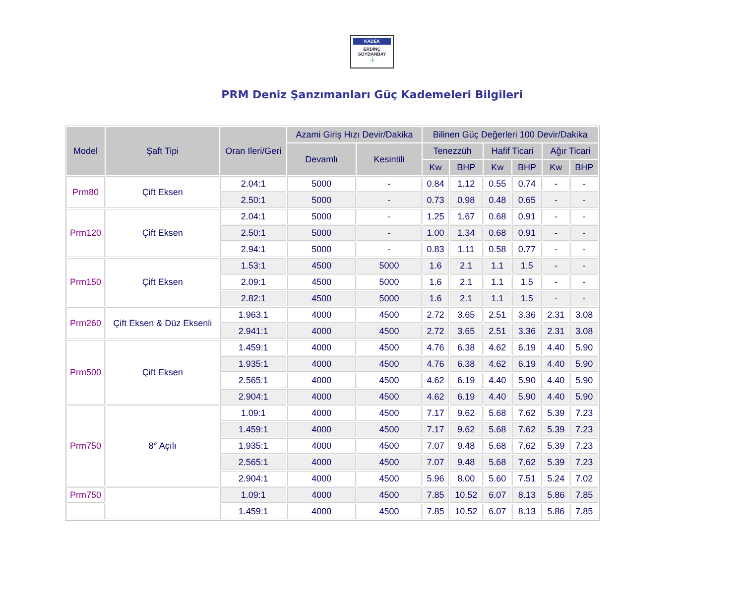KADEK
ERDİNÇ SOYDANBAY
⚓
PRM Deniz Şanzımanları Güç Kademeleri Bilgileri
| Model | Şaft Tipi | Oran Ileri/Geri | Azami Giriş Hızı Devir/Dakika | | Bilinen Güç Değerleri 100 Devir/Dakika | | | | | |
| --- | --- | --- | --- | --- | --- | --- | --- | --- | --- | --- |
| | | | Devamlı | Kesintili | Tenezzüh | | Hafif Ticari | | Ağır Ticari | |
| | | | | | Kw | BHP | Kw | BHP | Kw | BHP |
| Prm80 | Çift Eksen | 2.04:1 | 5000 | - | 0.84 | 1.12 | 0.55 | 0.74 | - | - |
| | | 2.50:1 | 5000 | - | 0.73 | 0.98 | 0.48 | 0.65 | - | - |
| Prm120 | Çift Eksen | 2.04:1 | 5000 | - | 1.25 | 1.67 | 0.68 | 0.91 | - | - |
| | | 2.50:1 | 5000 | - | 1.00 | 1.34 | 0.68 | 0.91 | - | - |
| | | 2.94:1 | 5000 | - | 0.83 | 1.11 | 0.58 | 0.77 | - | - |
| Prm150 | Çift Eksen | 1.53:1 | 4500 | 5000 | 1.6 | 2.1 | 1.1 | 1.5 | - | - |
| | | 2.09:1 | 4500 | 5000 | 1.6 | 2.1 | 1.1 | 1.5 | - | - |
| | | 2.82:1 | 4500 | 5000 | 1.6 | 2.1 | 1.1 | 1.5 | - | - |
| Prm260 | Çift Eksen & Düz Eksenli | 1.963.1 | 4000 | 4500 | 2.72 | 3.65 | 2.51 | 3.36 | 2.31 | 3.08 |
| | | 2.941:1 | 4000 | 4500 | 2.72 | 3.65 | 2.51 | 3.36 | 2.31 | 3.08 |
| Prm500 | Çift Eksen | 1.459:1 | 4000 | 4500 | 4.76 | 6.38 | 4.62 | 6.19 | 4.40 | 5.90 |
| | | 1.935:1 | 4000 | 4500 | 4.76 | 6.38 | 4.62 | 6.19 | 4.40 | 5.90 |
| | | 2.565:1 | 4000 | 4500 | 4.62 | 6.19 | 4.40 | 5.90 | 4.40 | 5.90 |
| | | 2.904:1 | 4000 | 4500 | 4.62 | 6.19 | 4.40 | 5.90 | 4.40 | 5.90 |
| Prm750 | 8° Açılı | 1.09:1 | 4000 | 4500 | 7.17 | 9.62 | 5.68 | 7.62 | 5.39 | 7.23 |
| | | 1.459:1 | 4000 | 4500 | 7.17 | 9.62 | 5.68 | 7.62 | 5.39 | 7.23 |
| | | 1.935:1 | 4000 | 4500 | 7.07 | 9.48 | 5.68 | 7.62 | 5.39 | 7.23 |
| | | 2.565:1 | 4000 | 4500 | 7.07 | 9.48 | 5.68 | 7.62 | 5.39 | 7.23 |
| | | 2.904:1 | 4000 | 4500 | 5.96 | 8.00 | 5.60 | 7.51 | 5.24 | 7.02 |
| Prm750 | | 1.09:1 | 4000 | 4500 | 7.85 | 10.52 | 6.07 | 8.13 | 5.86 | 7.85 |
| | | 1.459:1 | 4000 | 4500 | 7.85 | 10.52 | 6.07 | 8.13 | 5.86 | 7.85 |